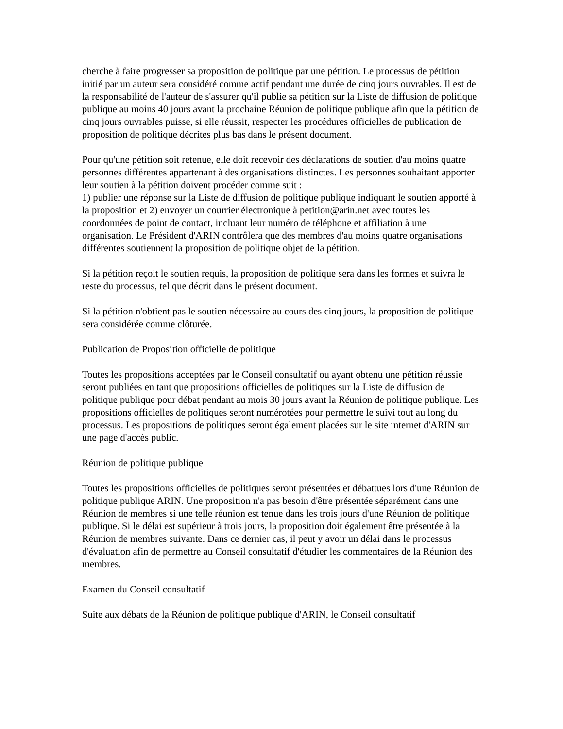cherche à faire progresser sa proposition de politique par une pétition. Le processus de pétition initié par un auteur sera considéré comme actif pendant une durée de cinq jours ouvrables. Il est de la responsabilité de l'auteur de s'assurer qu'il publie sa pétition sur la Liste de diffusion de politique publique au moins 40 jours avant la prochaine Réunion de politique publique afin que la pétition de cinq jours ouvrables puisse, si elle réussit, respecter les procédures officielles de publication de proposition de politique décrites plus bas dans le présent document.
Pour qu'une pétition soit retenue, elle doit recevoir des déclarations de soutien d'au moins quatre personnes différentes appartenant à des organisations distinctes. Les personnes souhaitant apporter leur soutien à la pétition doivent procéder comme suit :
1) publier une réponse sur la Liste de diffusion de politique publique indiquant le soutien apporté à la proposition et 2) envoyer un courrier électronique à petition@arin.net avec toutes les coordonnées de point de contact, incluant leur numéro de téléphone et affiliation à une organisation. Le Président d'ARIN contrôlera que des membres d'au moins quatre organisations différentes soutiennent la proposition de politique objet de la pétition.
Si la pétition reçoit le soutien requis, la proposition de politique sera dans les formes et suivra le reste du processus, tel que décrit dans le présent document.
Si la pétition n'obtient pas le soutien nécessaire au cours des cinq jours, la proposition de politique sera considérée comme clôturée.
Publication de Proposition officielle de politique
Toutes les propositions acceptées par le Conseil consultatif ou ayant obtenu une pétition réussie seront publiées en tant que propositions officielles de politiques sur la Liste de diffusion de politique publique pour débat pendant au mois 30 jours avant la Réunion de politique publique. Les propositions officielles de politiques seront numérotées pour permettre le suivi tout au long du processus. Les propositions de politiques seront également placées sur le site internet d'ARIN sur une page d'accès public.
Réunion de politique publique
Toutes les propositions officielles de politiques seront présentées et débattues lors d'une Réunion de politique publique ARIN. Une proposition n'a pas besoin d'être présentée séparément dans une Réunion de membres si une telle réunion est tenue dans les trois jours d'une Réunion de politique publique. Si le délai est supérieur à trois jours, la proposition doit également être présentée à la Réunion de membres suivante. Dans ce dernier cas, il peut y avoir un délai dans le processus d'évaluation afin de permettre au Conseil consultatif d'étudier les commentaires de la Réunion des membres.
Examen du Conseil consultatif
Suite aux débats de la Réunion de politique publique d'ARIN, le Conseil consultatif